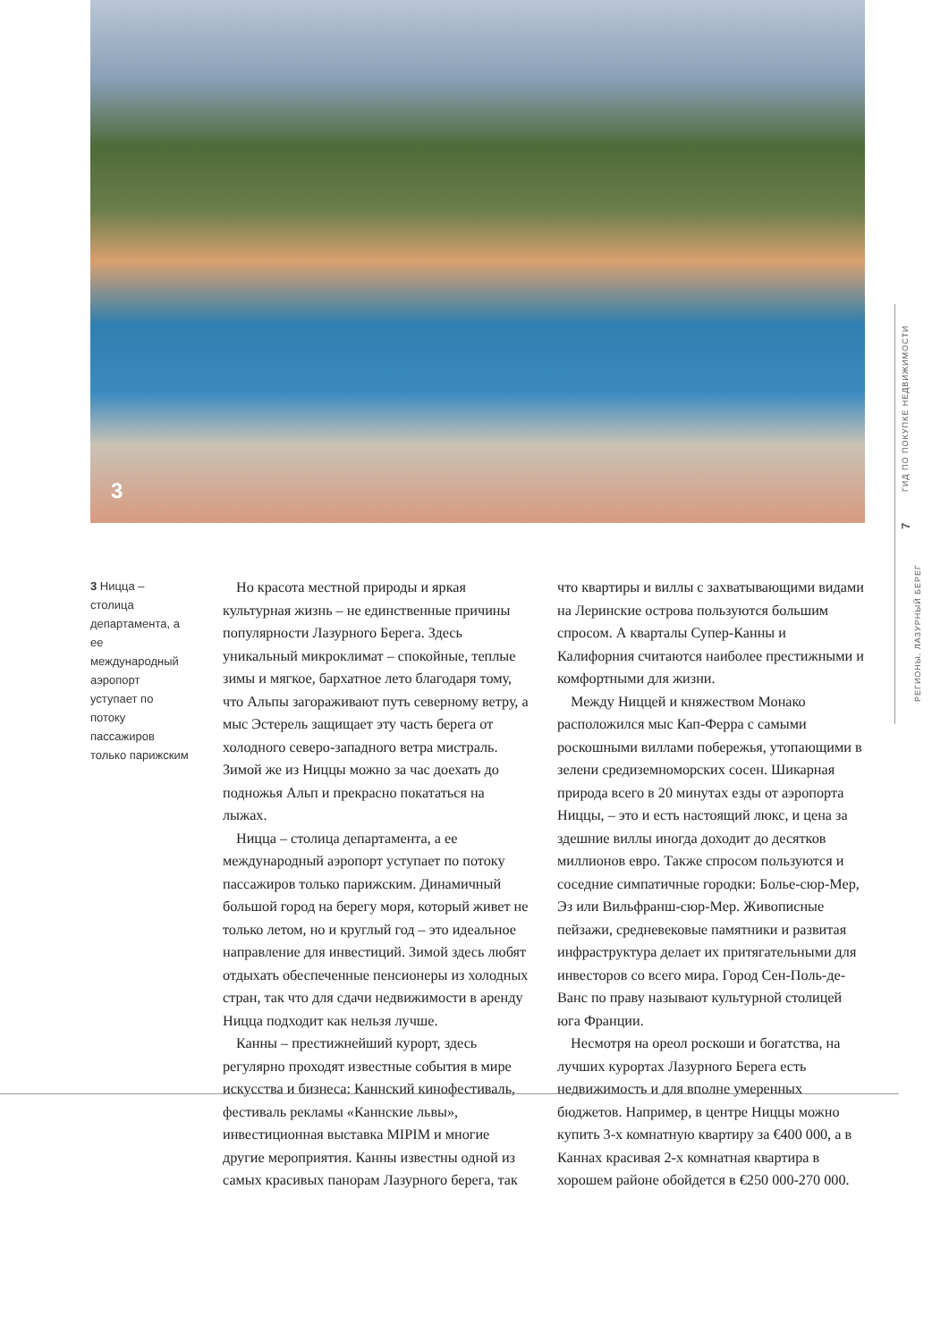3
ГИД ПО ПОКУПКЕ НЕДВИЖИМОСТИ
7
РЕГИОНЫ. ЛАЗУРНЫЙ БЕРЕГ
3 Ницца – столица департамента, а ее международный аэропорт уступает по потоку пассажиров только парижским
Но красота местной природы и яркая культурная жизнь – не единственные причины популярности Лазурного Берега. Здесь уникальный микроклимат – спокойные, теплые зимы и мягкое, бархатное лето благодаря тому, что Альпы загораживают путь северному ветру, а мыс Эстерель защищает эту часть берега от холодного северо-западного ветра мистраль. Зимой же из Ниццы можно за час доехать до подножья Альп и прекрасно покататься на лыжах.
Ницца – столица департамента, а ее международный аэропорт уступает по потоку пассажиров только парижским. Динамичный большой город на берегу моря, который живет не только летом, но и круглый год – это идеальное направление для инвестиций. Зимой здесь любят отдыхать обеспеченные пенсионеры из холодных стран, так что для сдачи недвижимости в аренду Ницца подходит как нельзя лучше.
Канны – престижнейший курорт, здесь регулярно проходят известные события в мире искусства и бизнеса: Каннский кинофестиваль, фестиваль рекламы «Каннские львы», инвестиционная выставка MIPIM и многие другие мероприятия. Канны известны одной из самых красивых панорам Лазурного берега, так что квартиры и виллы с захватывающими видами на Леринские острова пользуются большим спросом. А кварталы Супер-Канны и Калифорния считаются наиболее престижными и комфортными для жизни.
Между Ниццей и княжеством Монако расположился мыс Кап-Ферра с самыми роскошными виллами побережья, утопающими в зелени средиземноморских сосен. Шикарная природа всего в 20 минутах езды от аэропорта Ниццы, – это и есть настоящий люкс, и цена за здешние виллы иногда доходит до десятков миллионов евро. Также спросом пользуются и соседние симпатичные городки: Болье-сюр-Мер, Эз или Вильфранш-сюр-Мер. Живописные пейзажи, средневековые памятники и развитая инфраструктура делает их притягательными для инвесторов со всего мира. Город Сен-Поль-де-Ванс по праву называют культурной столицей юга Франции.
Несмотря на ореол роскоши и богатства, на лучших курортах Лазурного Берега есть недвижимость и для вполне умеренных бюджетов. Например, в центре Ниццы можно купить 3-х комнатную квартиру за €400 000, а в Каннах красивая 2-х комнатная квартира в хорошем районе обойдется в €250 000-270 000.